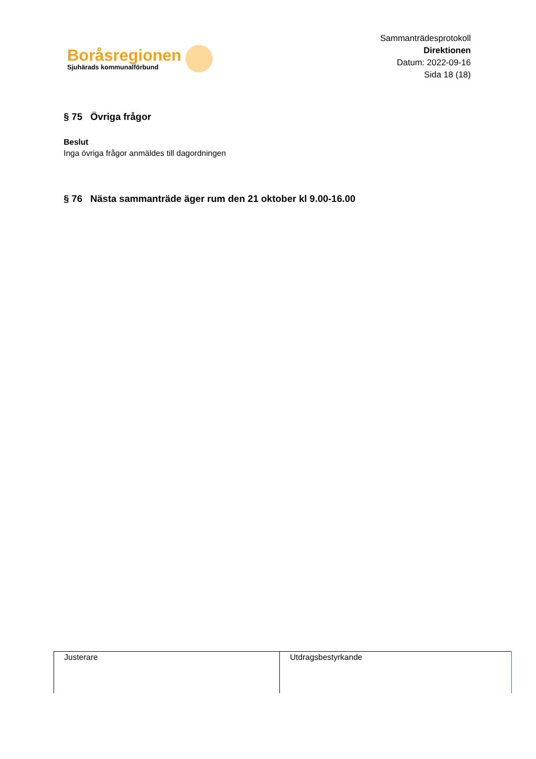Boråsregionen
Sjuhärads kommunalförbund
Sammanträdesprotokoll
Direktionen
Datum: 2022-09-16
Sida 18 (18)
§ 75 Övriga frågor
Beslut
Inga övriga frågor anmäldes till dagordningen
§ 76 Nästa sammanträde äger rum den 21 oktober kl 9.00-16.00
| Justerare | Utdragsbestyrkande |